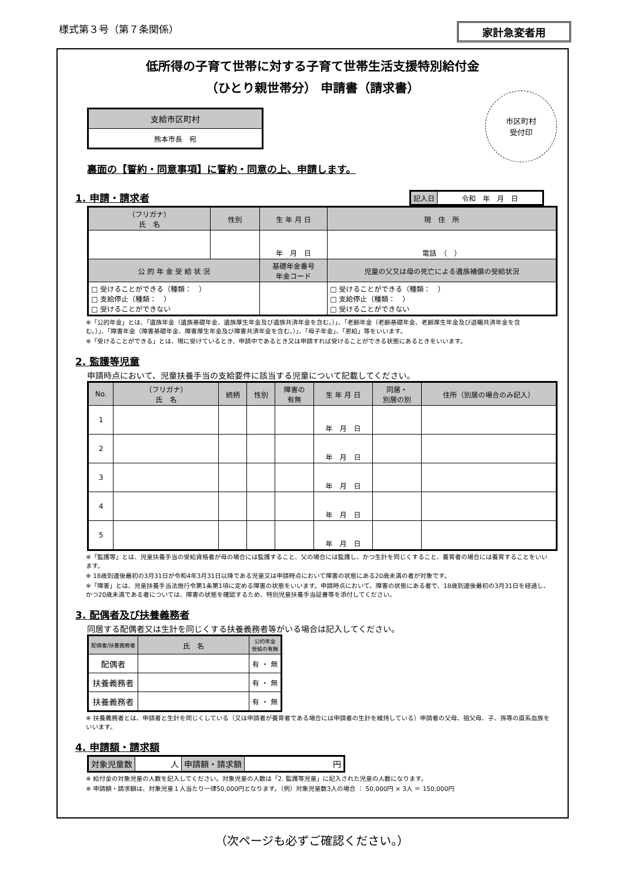様式第３号（第７条関係） 家計急変者用
低所得の子育て世帯に対する子育て世帯生活支援特別給付金
（ひとり親世帯分） 申請書（請求書）
市区町村
受付印
| 支給市区町村 |
| --- |
| 熊本市長 宛 |
裏面の【誓約・同意事項】に誓約・同意の上、申請します。
1. 申請・請求者
| 記入日 | 令和 年 月 日 |
| （フリガナ） 氏 名 | 性別 | 生 年 月 日 | 現 住 所 |
| --- | --- | --- | --- |
| | | 年 月 日 | 電話 （ ） |
| 公 的 年 金 受 給 状 況 | | 基礎年金番号 年金コード | 児童の父又は母の死亡による遺族補償の受給状況 |
| □ 受けることができる（種類： ） □ 支給停止（種類： ） □ 受けることができない | | | □ 受けることができる（種類： ） □ 支給停止（種類： ） □ 受けることができない |
※「公的年金」とは、「遺族年金（遺族基礎年金、遺族厚生年金及び遺族共済年金を含む。）」、「老齢年金（老齢基礎年金、老齢厚生年金及び退職共済年金を含む。）」、「障害年金（障害基礎年金、障害厚生年金及び障害共済年金を含む。）」、「母子年金」、「恩給」等をいいます。
※「受けることができる」とは、現に受けているとき、申請中であるとき又は申請すれば受けることができる状態にあるときをいいます。
2. 監護等児童
申請時点において、児童扶養手当の支給要件に該当する児童について記載してください。
| No. | （フリガナ） 氏 名 | 続柄 | 性別 | 障害の 有無 | 生 年 月 日 | 同居・ 別居の別 | 住所（別居の場合のみ記入） |
| --- | --- | --- | --- | --- | --- | --- | --- |
| 1 | | | | | 年 月 日 | | |
| 2 | | | | | 年 月 日 | | |
| 3 | | | | | 年 月 日 | | |
| 4 | | | | | 年 月 日 | | |
| 5 | | | | | 年 月 日 | | |
※「監護等」とは、児童扶養手当の受給資格者が母の場合には監護すること、父の場合には監護し、かつ生計を同じくすること、養育者の場合には養育することをいいます。
※ 18歳到達後最初の3月31日が令和4年3月31日以降である児童又は申請時点において障害の状態にある20歳未満の者が対象です。
※「障害」とは、児童扶養手当法施行令第1条第1項に定める障害の状態をいいます。申請時点において、障害の状態にある者で、18歳到達後最初の3月31日を経過し、かつ20歳未満である者については、障害の状態を確認するため、特別児童扶養手当証書等を添付してください。
3. 配偶者及び扶養義務者
同居する配偶者又は生計を同じくする扶養義務者等がいる場合は記入してください。
| 配偶者/扶養義務者 | 氏 名 | 公的年金 受給の有無 |
| --- | --- | --- |
| 配偶者 | | 有 ・ 無 |
| 扶養義務者 | | 有 ・ 無 |
| 扶養義務者 | | 有 ・ 無 |
※ 扶養義務者とは、申請者と生計を同じくしている（又は申請者が養育者である場合には申請者の生計を維持している）申請者の父母、祖父母、子、孫等の直系血族をいいます。
4. 申請額・請求額
| 対象児童数 | 人 | 申請額・請求額 | 円 |
※ 給付金の対象児童の人数を記入してください。対象児童の人数は「2. 監護等児童」に記入された児童の人数になります。
※ 申請額・請求額は、対象児童１人当たり一律50,000円となります。（例）対象児童数3人の場合 ： 50,000円 × 3人 ＝ 150,000円
（次ページも必ずご確認ください。）